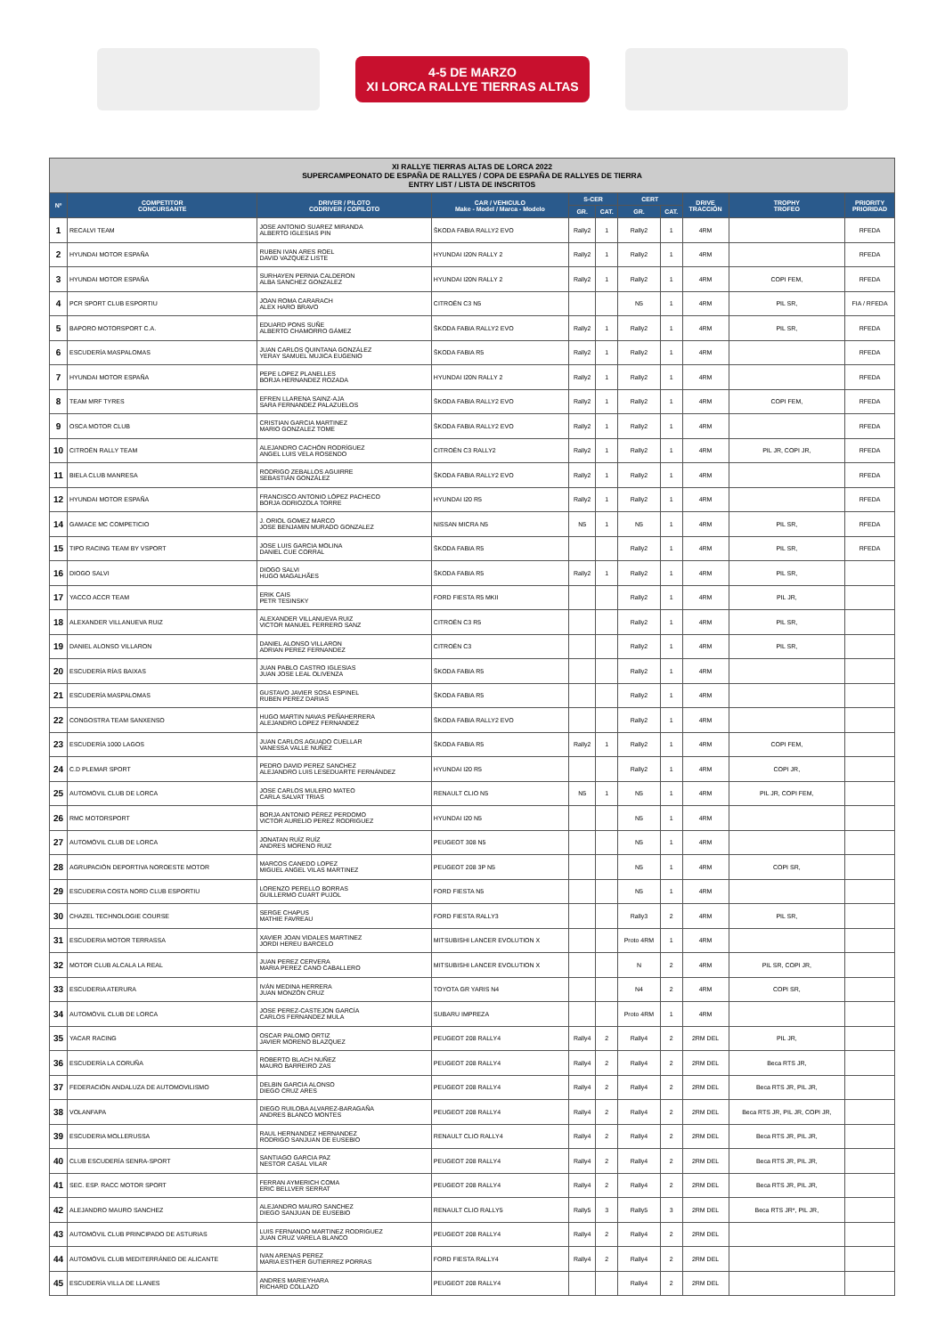4-5 DE MARZO
XI LORCA RALLYE TIERRAS ALTAS
| XI RALLYE TIERRAS ALTAS DE LORCA 2022 SUPERCAMPEONATO DE ESPAÑA DE RALLYES / COPA DE ESPAÑA DE RALLYES DE TIERRA ENTRY LIST / LISTA DE INSCRITOS | | | | | | | | | | |
| Nº | COMPETITOR CONCURSANTE | DRIVER / PILOTO CODRIVER / COPILOTO | CAR / VEHICULO Make - Model / Marca - Modelo | S-CER | | CERT | | DRIVE TRACCIÓN | TROPHY TROFEO | PRIORITY PRIORIDAD |
| | | | | GR. | CAT. | GR. | CAT. | | | |
| 1 | RECALVI TEAM | JOSE ANTONIO SUAREZ MIRANDA ALBERTO IGLESIAS PIN | ŠKODA FABIA RALLY2 EVO | Rally2 | 1 | Rally2 | 1 | 4RM | | RFEDA |
| 2 | HYUNDAI MOTOR ESPAÑA | RUBEN IVAN ARES ROEL DAVID VAZQUEZ LISTE | HYUNDAI I20N RALLY 2 | Rally2 | 1 | Rally2 | 1 | 4RM | | RFEDA |
| 3 | HYUNDAI MOTOR ESPAÑA | SURHAYEN PERNIA CALDERON ALBA SANCHEZ GONZALEZ | HYUNDAI I20N RALLY 2 | Rally2 | 1 | Rally2 | 1 | 4RM | COPI FEM, | RFEDA |
| 4 | PCR SPORT CLUB ESPORTIU | JOAN ROMA CARARACH ALEX HARO BRAVO | CITROËN C3 N5 | | | N5 | 1 | 4RM | PIL SR, | FIA / RFEDA |
| 5 | BAPORO MOTORSPORT C.A. | EDUARD PONS SUÑE ALBERTO CHAMORRO GÁMEZ | ŠKODA FABIA RALLY2 EVO | Rally2 | 1 | Rally2 | 1 | 4RM | PIL SR, | RFEDA |
| 6 | ESCUDERÍA MASPALOMAS | JUAN CARLOS QUINTANA GONZÁLEZ YERAY SAMUEL MUJICA EUGENIO | ŠKODA FABIA R5 | Rally2 | 1 | Rally2 | 1 | 4RM | | RFEDA |
| 7 | HYUNDAI MOTOR ESPAÑA | PEPE LOPEZ PLANELLES BORJA HERNANDEZ ROZADA | HYUNDAI I20N RALLY 2 | Rally2 | 1 | Rally2 | 1 | 4RM | | RFEDA |
| 8 | TEAM MRF TYRES | EFREN LLARENA SAINZ-AJA SARA FERNANDEZ PALAZUELOS | ŠKODA FABIA RALLY2 EVO | Rally2 | 1 | Rally2 | 1 | 4RM | COPI FEM, | RFEDA |
| 9 | OSCA MOTOR CLUB | CRISTIAN GARCIA MARTINEZ MARIO GONZALEZ TOME | ŠKODA FABIA RALLY2 EVO | Rally2 | 1 | Rally2 | 1 | 4RM | | RFEDA |
| 10 | CITROËN RALLY TEAM | ALEJANDRO CACHÓN RODRÍGUEZ ANGEL LUIS VELA ROSENDO | CITROËN C3 RALLY2 | Rally2 | 1 | Rally2 | 1 | 4RM | PIL JR, COPI JR, | RFEDA |
| 11 | BIELA CLUB MANRESA | RODRIGO ZEBALLOS AGUIRRE SEBASTIÁN GONZÁLEZ | ŠKODA FABIA RALLY2 EVO | Rally2 | 1 | Rally2 | 1 | 4RM | | RFEDA |
| 12 | HYUNDAI MOTOR ESPAÑA | FRANCISCO ANTONIO LÓPEZ PACHECO BORJA ODRIOZOLA TORRE | HYUNDAI I20 R5 | Rally2 | 1 | Rally2 | 1 | 4RM | | RFEDA |
| 14 | GAMACE MC COMPETICIO | J. ORIOL GOMEZ MARCO JOSE BENJAMIN MURADO GONZALEZ | NISSAN MICRA N5 | N5 | 1 | N5 | 1 | 4RM | PIL SR, | RFEDA |
| 15 | TIPO RACING TEAM BY VSPORT | JOSE LUIS GARCIA MOLINA DANIEL CUE CORRAL | ŠKODA FABIA R5 | | | Rally2 | 1 | 4RM | PIL SR, | RFEDA |
| 16 | DIOGO SALVI | DIOGO SALVI HUGO MAGALHÃES | ŠKODA FABIA R5 | Rally2 | 1 | Rally2 | 1 | 4RM | PIL SR, | |
| 17 | YACCO ACCR TEAM | ERIK CAIS PETR TESINSKY | FORD FIESTA R5 MKII | | | Rally2 | 1 | 4RM | PIL JR, | |
| 18 | ALEXANDER VILLANUEVA RUIZ | ALEXANDER VILLANUEVA RUIZ VICTOR MANUEL FERRERO SANZ | CITROËN C3 R5 | | | Rally2 | 1 | 4RM | PIL SR, | |
| 19 | DANIEL ALONSO VILLARON | DANIEL ALONSO VILLARON ADRIAN PEREZ FERNANDEZ | CITROËN C3 | | | Rally2 | 1 | 4RM | PIL SR, | |
| 20 | ESCUDERÍA RÍAS BAIXAS | JUAN PABLO CASTRO IGLESIAS JUAN JOSE LEAL OLIVENZA | ŠKODA FABIA R5 | | | Rally2 | 1 | 4RM | | |
| 21 | ESCUDERÍA MASPALOMAS | GUSTAVO JAVIER SOSA ESPINEL RUBEN PEREZ DARIAS | ŠKODA FABIA R5 | | | Rally2 | 1 | 4RM | | |
| 22 | CONGOSTRA TEAM SANXENSO | HUGO MARTIN NAVAS PEÑAHERRERA ALEJANDRO LOPEZ FERNANDEZ | ŠKODA FABIA RALLY2 EVO | | | Rally2 | 1 | 4RM | | |
| 23 | ESCUDERÍA 1000 LAGOS | JUAN CARLOS AGUADO CUELLAR VANESSA VALLE NUÑEZ | ŠKODA FABIA R5 | Rally2 | 1 | Rally2 | 1 | 4RM | COPI FEM, | |
| 24 | C.D PLEMAR SPORT | PEDRO DAVID PEREZ SANCHEZ ALEJANDRO LUIS LESEDUARTE FERNÁNDEZ | HYUNDAI I20 R5 | | | Rally2 | 1 | 4RM | COPI JR, | |
| 25 | AUTOMÓVIL CLUB DE LORCA | JOSE CARLOS MULERO MATEO CARLA SALVAT TRIAS | RENAULT CLIO N5 | N5 | 1 | N5 | 1 | 4RM | PIL JR, COPI FEM, | |
| 26 | RMC MOTORSPORT | BORJA ANTONIO PÉREZ PERDOMO VICTOR AURELIO PEREZ RODRIGUEZ | HYUNDAI I20 N5 | | | N5 | 1 | 4RM | | |
| 27 | AUTOMÓVIL CLUB DE LORCA | JONATAN RUÍZ RUÍZ ANDRES MORENO RUIZ | PEUGEOT 308 N5 | | | N5 | 1 | 4RM | | |
| 28 | AGRUPACIÓN DEPORTIVA NOROESTE MOTOR | MARCOS CANEDO LOPEZ MIGUEL ANGEL VILAS MARTINEZ | PEUGEOT 208 3P N5 | | | N5 | 1 | 4RM | COPI SR, | |
| 29 | ESCUDERIA COSTA NORD CLUB ESPORTIU | LORENZO PERELLO BORRAS GUILLERMO CUART PUJOL | FORD FIESTA N5 | | | N5 | 1 | 4RM | | |
| 30 | CHAZEL TECHNOLOGIE COURSE | SERGE CHAPUS MATHIE FAVREAU | FORD FIESTA RALLY3 | | | Rally3 | 2 | 4RM | PIL SR, | |
| 31 | ESCUDERIA MOTOR TERRASSA | XAVIER JOAN VIDALES MARTINEZ JORDI HEREU BARCELO | MITSUBISHI LANCER EVOLUTION X | | | Proto 4RM | 1 | 4RM | | |
| 32 | MOTOR CLUB ALCALA LA REAL | JUAN PEREZ CERVERA MARIA PEREZ CANO CABALLERO | MITSUBISHI LANCER EVOLUTION X | | | N | 2 | 4RM | PIL SR, COPI JR, | |
| 33 | ESCUDERIA ATERURA | IVÁN MEDINA HERRERA JUAN MONZÓN CRUZ | TOYOTA GR YARIS N4 | | | N4 | 2 | 4RM | COPI SR, | |
| 34 | AUTOMÓVIL CLUB DE LORCA | JOSE PEREZ-CASTEJON GARCÍA CARLOS FERNANDEZ MULA | SUBARU IMPREZA | | | Proto 4RM | 1 | 4RM | | |
| 35 | YACAR RACING | OSCAR PALOMO ORTIZ JAVIER MORENO BLAZQUEZ | PEUGEOT 208 RALLY4 | Rally4 | 2 | Rally4 | 2 | 2RM DEL | PIL JR, | |
| 36 | ESCUDERÍA LA CORUÑA | ROBERTO BLACH NUÑEZ MAURO BARREIRO ZAS | PEUGEOT 208 RALLY4 | Rally4 | 2 | Rally4 | 2 | 2RM DEL | Beca RTS JR, | |
| 37 | FEDERACIÓN ANDALUZA DE AUTOMOVILISMO | DELBIN GARCIA ALONSO DIEGO CRUZ ARES | PEUGEOT 208 RALLY4 | Rally4 | 2 | Rally4 | 2 | 2RM DEL | Beca RTS JR, PIL JR, | |
| 38 | VOLANFAPA | DIEGO RUILOBA ALVAREZ-BARAGAÑA ANDRES BLANCO MONTES | PEUGEOT 208 RALLY4 | Rally4 | 2 | Rally4 | 2 | 2RM DEL | Beca RTS JR, PIL JR, COPI JR, | |
| 39 | ESCUDERIA MOLLERUSSA | RAUL HERNANDEZ HERNANDEZ RODRIGO SANJUAN DE EUSEBIO | RENAULT CLIO RALLY4 | Rally4 | 2 | Rally4 | 2 | 2RM DEL | Beca RTS JR, PIL JR, | |
| 40 | CLUB ESCUDERÍA SENRA-SPORT | SANTIAGO GARCIA PAZ NESTOR CASAL VILAR | PEUGEOT 208 RALLY4 | Rally4 | 2 | Rally4 | 2 | 2RM DEL | Beca RTS JR, PIL JR, | |
| 41 | SEC. ESP. RACC MOTOR SPORT | FERRAN AYMERICH COMA ERIC BELLVER SERRAT | PEUGEOT 208 RALLY4 | Rally4 | 2 | Rally4 | 2 | 2RM DEL | Beca RTS JR, PIL JR, | |
| 42 | ALEJANDRO MAURO SANCHEZ | ALEJANDRO MAURO SANCHEZ DIEGO SANJUAN DE EUSEBIO | RENAULT CLIO RALLY5 | Rally5 | 3 | Rally5 | 3 | 2RM DEL | Beca RTS JR*, PIL JR, | |
| 43 | AUTOMÓVIL CLUB PRINCIPADO DE ASTURIAS | LUIS FERNANDO MARTINEZ RODRIGUEZ JUAN CRUZ VARELA BLANCO | PEUGEOT 208 RALLY4 | Rally4 | 2 | Rally4 | 2 | 2RM DEL | | |
| 44 | AUTOMÓVIL CLUB MEDITERRÁNEO DE ALICANTE | IVAN ARENAS PEREZ MARIA ESTHER GUTIERREZ PORRAS | FORD FIESTA RALLY4 | Rally4 | 2 | Rally4 | 2 | 2RM DEL | | |
| 45 | ESCUDERÍA VILLA DE LLANES | ANDRES MARIEYHARA RICHARD COLLAZO | PEUGEOT 208 RALLY4 | | | Rally4 | 2 | 2RM DEL | | |